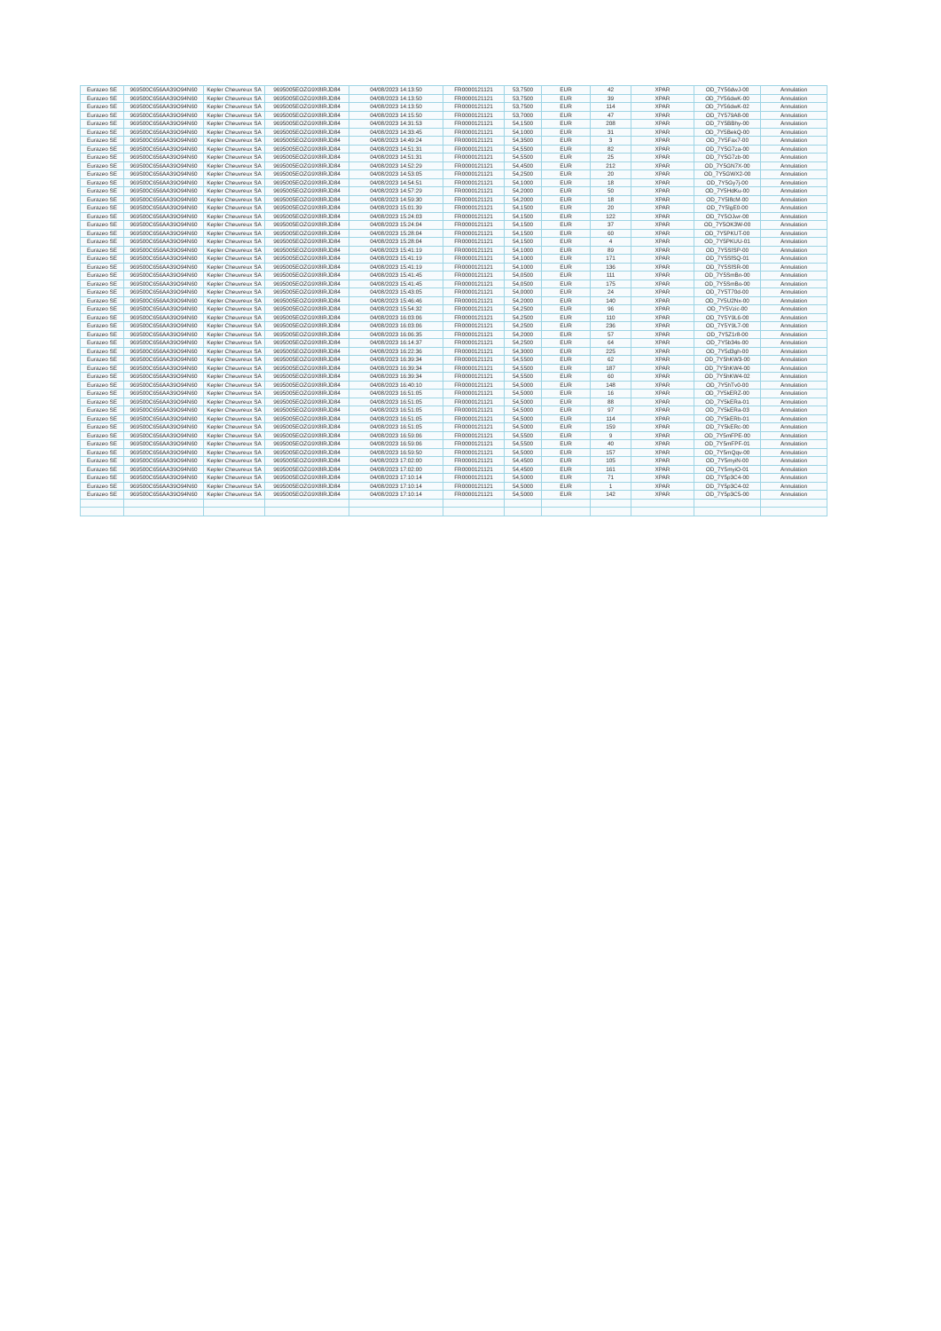| Eurazeo SE | 969500C656AA39O94N60 | Kepler Cheuvreux SA | 9695005EOZG9X8IRJD84 | 04/08/2023 14:13:50 | FR0000121121 | 53,7500 | EUR | 42 | XPAR | OD_7Y56dwJ-00 | Annulation |
| Eurazeo SE | 969500C656AA39O94N60 | Kepler Cheuvreux SA | 9695005EOZG9X8IRJD84 | 04/08/2023 14:13:50 | FR0000121121 | 53,7500 | EUR | 39 | XPAR | OD_7Y56dwK-00 | Annulation |
| Eurazeo SE | 969500C656AA39O94N60 | Kepler Cheuvreux SA | 9695005EOZG9X8IRJD84 | 04/08/2023 14:13:50 | FR0000121121 | 53,7500 | EUR | 114 | XPAR | OD_7Y56dwK-02 | Annulation |
| Eurazeo SE | 969500C656AA39O94N60 | Kepler Cheuvreux SA | 9695005EOZG9X8IRJD84 | 04/08/2023 14:15:50 | FR0000121121 | 53,7000 | EUR | 47 | XPAR | OD_7Y579A8-00 | Annulation |
| Eurazeo SE | 969500C656AA39O94N60 | Kepler Cheuvreux SA | 9695005EOZG9X8IRJD84 | 04/08/2023 14:31:53 | FR0000121121 | 54,1500 | EUR | 208 | XPAR | OD_7Y5BBhy-00 | Annulation |
| Eurazeo SE | 969500C656AA39O94N60 | Kepler Cheuvreux SA | 9695005EOZG9X8IRJD84 | 04/08/2023 14:33:45 | FR0000121121 | 54,1000 | EUR | 31 | XPAR | OD_7Y5BekQ-00 | Annulation |
| Eurazeo SE | 969500C656AA39O94N60 | Kepler Cheuvreux SA | 9695005EOZG9X8IRJD84 | 04/08/2023 14:49:24 | FR0000121121 | 54,3500 | EUR | 3 | XPAR | OD_7Y5Fax7-00 | Annulation |
| Eurazeo SE | 969500C656AA39O94N60 | Kepler Cheuvreux SA | 9695005EOZG9X8IRJD84 | 04/08/2023 14:51:31 | FR0000121121 | 54,5500 | EUR | 82 | XPAR | OD_7Y5G7za-00 | Annulation |
| Eurazeo SE | 969500C656AA39O94N60 | Kepler Cheuvreux SA | 9695005EOZG9X8IRJD84 | 04/08/2023 14:51:31 | FR0000121121 | 54,5500 | EUR | 25 | XPAR | OD_7Y5G7zb-00 | Annulation |
| Eurazeo SE | 969500C656AA39O94N60 | Kepler Cheuvreux SA | 9695005EOZG9X8IRJD84 | 04/08/2023 14:52:29 | FR0000121121 | 54,4500 | EUR | 212 | XPAR | OD_7Y5GN7X-00 | Annulation |
| Eurazeo SE | 969500C656AA39O94N60 | Kepler Cheuvreux SA | 9695005EOZG9X8IRJD84 | 04/08/2023 14:53:05 | FR0000121121 | 54,2500 | EUR | 20 | XPAR | OD_7Y5GWX2-00 | Annulation |
| Eurazeo SE | 969500C656AA39O94N60 | Kepler Cheuvreux SA | 9695005EOZG9X8IRJD84 | 04/08/2023 14:54:51 | FR0000121121 | 54,1000 | EUR | 18 | XPAR | OD_7Y5Gy7j-00 | Annulation |
| Eurazeo SE | 969500C656AA39O94N60 | Kepler Cheuvreux SA | 9695005EOZG9X8IRJD84 | 04/08/2023 14:57:29 | FR0000121121 | 54,2000 | EUR | 50 | XPAR | OD_7Y5HdKu-00 | Annulation |
| Eurazeo SE | 969500C656AA39O94N60 | Kepler Cheuvreux SA | 9695005EOZG9X8IRJD84 | 04/08/2023 14:59:30 | FR0000121121 | 54,2000 | EUR | 18 | XPAR | OD_7Y5I8cM-00 | Annulation |
| Eurazeo SE | 969500C656AA39O94N60 | Kepler Cheuvreux SA | 9695005EOZG9X8IRJD84 | 04/08/2023 15:01:39 | FR0000121121 | 54,1500 | EUR | 20 | XPAR | OD_7Y5IgE0-00 | Annulation |
| Eurazeo SE | 969500C656AA39O94N60 | Kepler Cheuvreux SA | 9695005EOZG9X8IRJD84 | 04/08/2023 15:24:03 | FR0000121121 | 54,1500 | EUR | 122 | XPAR | OD_7Y5OJwr-00 | Annulation |
| Eurazeo SE | 969500C656AA39O94N60 | Kepler Cheuvreux SA | 9695005EOZG9X8IRJD84 | 04/08/2023 15:24:04 | FR0000121121 | 54,1500 | EUR | 37 | XPAR | OD_7Y5OK3W-00 | Annulation |
| Eurazeo SE | 969500C656AA39O94N60 | Kepler Cheuvreux SA | 9695005EOZG9X8IRJD84 | 04/08/2023 15:28:04 | FR0000121121 | 54,1500 | EUR | 60 | XPAR | OD_7Y5PKUT-00 | Annulation |
| Eurazeo SE | 969500C656AA39O94N60 | Kepler Cheuvreux SA | 9695005EOZG9X8IRJD84 | 04/08/2023 15:28:04 | FR0000121121 | 54,1500 | EUR | 4 | XPAR | OD_7Y5PKUU-01 | Annulation |
| Eurazeo SE | 969500C656AA39O94N60 | Kepler Cheuvreux SA | 9695005EOZG9X8IRJD84 | 04/08/2023 15:41:19 | FR0000121121 | 54,1000 | EUR | 89 | XPAR | OD_7Y5SfSP-00 | Annulation |
| Eurazeo SE | 969500C656AA39O94N60 | Kepler Cheuvreux SA | 9695005EOZG9X8IRJD84 | 04/08/2023 15:41:19 | FR0000121121 | 54,1000 | EUR | 171 | XPAR | OD_7Y5SfSQ-01 | Annulation |
| Eurazeo SE | 969500C656AA39O94N60 | Kepler Cheuvreux SA | 9695005EOZG9X8IRJD84 | 04/08/2023 15:41:19 | FR0000121121 | 54,1000 | EUR | 136 | XPAR | OD_7Y5SfSR-00 | Annulation |
| Eurazeo SE | 969500C656AA39O94N60 | Kepler Cheuvreux SA | 9695005EOZG9X8IRJD84 | 04/08/2023 15:41:45 | FR0000121121 | 54,0500 | EUR | 111 | XPAR | OD_7Y5SmBn-00 | Annulation |
| Eurazeo SE | 969500C656AA39O94N60 | Kepler Cheuvreux SA | 9695005EOZG9X8IRJD84 | 04/08/2023 15:41:45 | FR0000121121 | 54,0500 | EUR | 175 | XPAR | OD_7Y5SmBo-00 | Annulation |
| Eurazeo SE | 969500C656AA39O94N60 | Kepler Cheuvreux SA | 9695005EOZG9X8IRJD84 | 04/08/2023 15:43:05 | FR0000121121 | 54,0000 | EUR | 24 | XPAR | OD_7Y5T70d-00 | Annulation |
| Eurazeo SE | 969500C656AA39O94N60 | Kepler Cheuvreux SA | 9695005EOZG9X8IRJD84 | 04/08/2023 15:46:46 | FR0000121121 | 54,2000 | EUR | 140 | XPAR | OD_7Y5U2Nx-00 | Annulation |
| Eurazeo SE | 969500C656AA39O94N60 | Kepler Cheuvreux SA | 9695005EOZG9X8IRJD84 | 04/08/2023 15:54:32 | FR0000121121 | 54,2500 | EUR | 96 | XPAR | OD_7Y5Vzic-00 | Annulation |
| Eurazeo SE | 969500C656AA39O94N60 | Kepler Cheuvreux SA | 9695005EOZG9X8IRJD84 | 04/08/2023 16:03:06 | FR0000121121 | 54,2500 | EUR | 110 | XPAR | OD_7Y5Y9L6-00 | Annulation |
| Eurazeo SE | 969500C656AA39O94N60 | Kepler Cheuvreux SA | 9695005EOZG9X8IRJD84 | 04/08/2023 16:03:06 | FR0000121121 | 54,2500 | EUR | 236 | XPAR | OD_7Y5Y9L7-00 | Annulation |
| Eurazeo SE | 969500C656AA39O94N60 | Kepler Cheuvreux SA | 9695005EOZG9X8IRJD84 | 04/08/2023 16:06:35 | FR0000121121 | 54,2000 | EUR | 57 | XPAR | OD_7Y5Z1r8-00 | Annulation |
| Eurazeo SE | 969500C656AA39O94N60 | Kepler Cheuvreux SA | 9695005EOZG9X8IRJD84 | 04/08/2023 16:14:37 | FR0000121121 | 54,2500 | EUR | 64 | XPAR | OD_7Y5b34s-00 | Annulation |
| Eurazeo SE | 969500C656AA39O94N60 | Kepler Cheuvreux SA | 9695005EOZG9X8IRJD84 | 04/08/2023 16:22:36 | FR0000121121 | 54,3000 | EUR | 225 | XPAR | OD_7Y5d3gh-00 | Annulation |
| Eurazeo SE | 969500C656AA39O94N60 | Kepler Cheuvreux SA | 9695005EOZG9X8IRJD84 | 04/08/2023 16:39:34 | FR0000121121 | 54,5500 | EUR | 62 | XPAR | OD_7Y5hKW3-00 | Annulation |
| Eurazeo SE | 969500C656AA39O94N60 | Kepler Cheuvreux SA | 9695005EOZG9X8IRJD84 | 04/08/2023 16:39:34 | FR0000121121 | 54,5500 | EUR | 187 | XPAR | OD_7Y5hKW4-00 | Annulation |
| Eurazeo SE | 969500C656AA39O94N60 | Kepler Cheuvreux SA | 9695005EOZG9X8IRJD84 | 04/08/2023 16:39:34 | FR0000121121 | 54,5500 | EUR | 60 | XPAR | OD_7Y5hKW4-02 | Annulation |
| Eurazeo SE | 969500C656AA39O94N60 | Kepler Cheuvreux SA | 9695005EOZG9X8IRJD84 | 04/08/2023 16:40:10 | FR0000121121 | 54,5000 | EUR | 148 | XPAR | OD_7Y5hTv0-00 | Annulation |
| Eurazeo SE | 969500C656AA39O94N60 | Kepler Cheuvreux SA | 9695005EOZG9X8IRJD84 | 04/08/2023 16:51:05 | FR0000121121 | 54,5000 | EUR | 16 | XPAR | OD_7Y5kERZ-00 | Annulation |
| Eurazeo SE | 969500C656AA39O94N60 | Kepler Cheuvreux SA | 9695005EOZG9X8IRJD84 | 04/08/2023 16:51:05 | FR0000121121 | 54,5000 | EUR | 88 | XPAR | OD_7Y5kERa-01 | Annulation |
| Eurazeo SE | 969500C656AA39O94N60 | Kepler Cheuvreux SA | 9695005EOZG9X8IRJD84 | 04/08/2023 16:51:05 | FR0000121121 | 54,5000 | EUR | 97 | XPAR | OD_7Y5kERa-03 | Annulation |
| Eurazeo SE | 969500C656AA39O94N60 | Kepler Cheuvreux SA | 9695005EOZG9X8IRJD84 | 04/08/2023 16:51:05 | FR0000121121 | 54,5000 | EUR | 114 | XPAR | OD_7Y5kERb-01 | Annulation |
| Eurazeo SE | 969500C656AA39O94N60 | Kepler Cheuvreux SA | 9695005EOZG9X8IRJD84 | 04/08/2023 16:51:05 | FR0000121121 | 54,5000 | EUR | 159 | XPAR | OD_7Y5kERc-00 | Annulation |
| Eurazeo SE | 969500C656AA39O94N60 | Kepler Cheuvreux SA | 9695005EOZG9X8IRJD84 | 04/08/2023 16:59:06 | FR0000121121 | 54,5500 | EUR | 9 | XPAR | OD_7Y5mFPE-00 | Annulation |
| Eurazeo SE | 969500C656AA39O94N60 | Kepler Cheuvreux SA | 9695005EOZG9X8IRJD84 | 04/08/2023 16:59:06 | FR0000121121 | 54,5500 | EUR | 40 | XPAR | OD_7Y5mFPF-01 | Annulation |
| Eurazeo SE | 969500C656AA39O94N60 | Kepler Cheuvreux SA | 9695005EOZG9X8IRJD84 | 04/08/2023 16:59:50 | FR0000121121 | 54,5000 | EUR | 157 | XPAR | OD_7Y5mQqv-00 | Annulation |
| Eurazeo SE | 969500C656AA39O94N60 | Kepler Cheuvreux SA | 9695005EOZG9X8IRJD84 | 04/08/2023 17:02:00 | FR0000121121 | 54,4500 | EUR | 105 | XPAR | OD_7Y5myiN-00 | Annulation |
| Eurazeo SE | 969500C656AA39O94N60 | Kepler Cheuvreux SA | 9695005EOZG9X8IRJD84 | 04/08/2023 17:02:00 | FR0000121121 | 54,4500 | EUR | 161 | XPAR | OD_7Y5myiO-01 | Annulation |
| Eurazeo SE | 969500C656AA39O94N60 | Kepler Cheuvreux SA | 9695005EOZG9X8IRJD84 | 04/08/2023 17:10:14 | FR0000121121 | 54,5000 | EUR | 71 | XPAR | OD_7Y5p3C4-00 | Annulation |
| Eurazeo SE | 969500C656AA39O94N60 | Kepler Cheuvreux SA | 9695005EOZG9X8IRJD84 | 04/08/2023 17:10:14 | FR0000121121 | 54,5000 | EUR | 1 | XPAR | OD_7Y5p3C4-02 | Annulation |
| Eurazeo SE | 969500C656AA39O94N60 | Kepler Cheuvreux SA | 9695005EOZG9X8IRJD84 | 04/08/2023 17:10:14 | FR0000121121 | 54,5000 | EUR | 142 | XPAR | OD_7Y5p3C5-00 | Annulation |